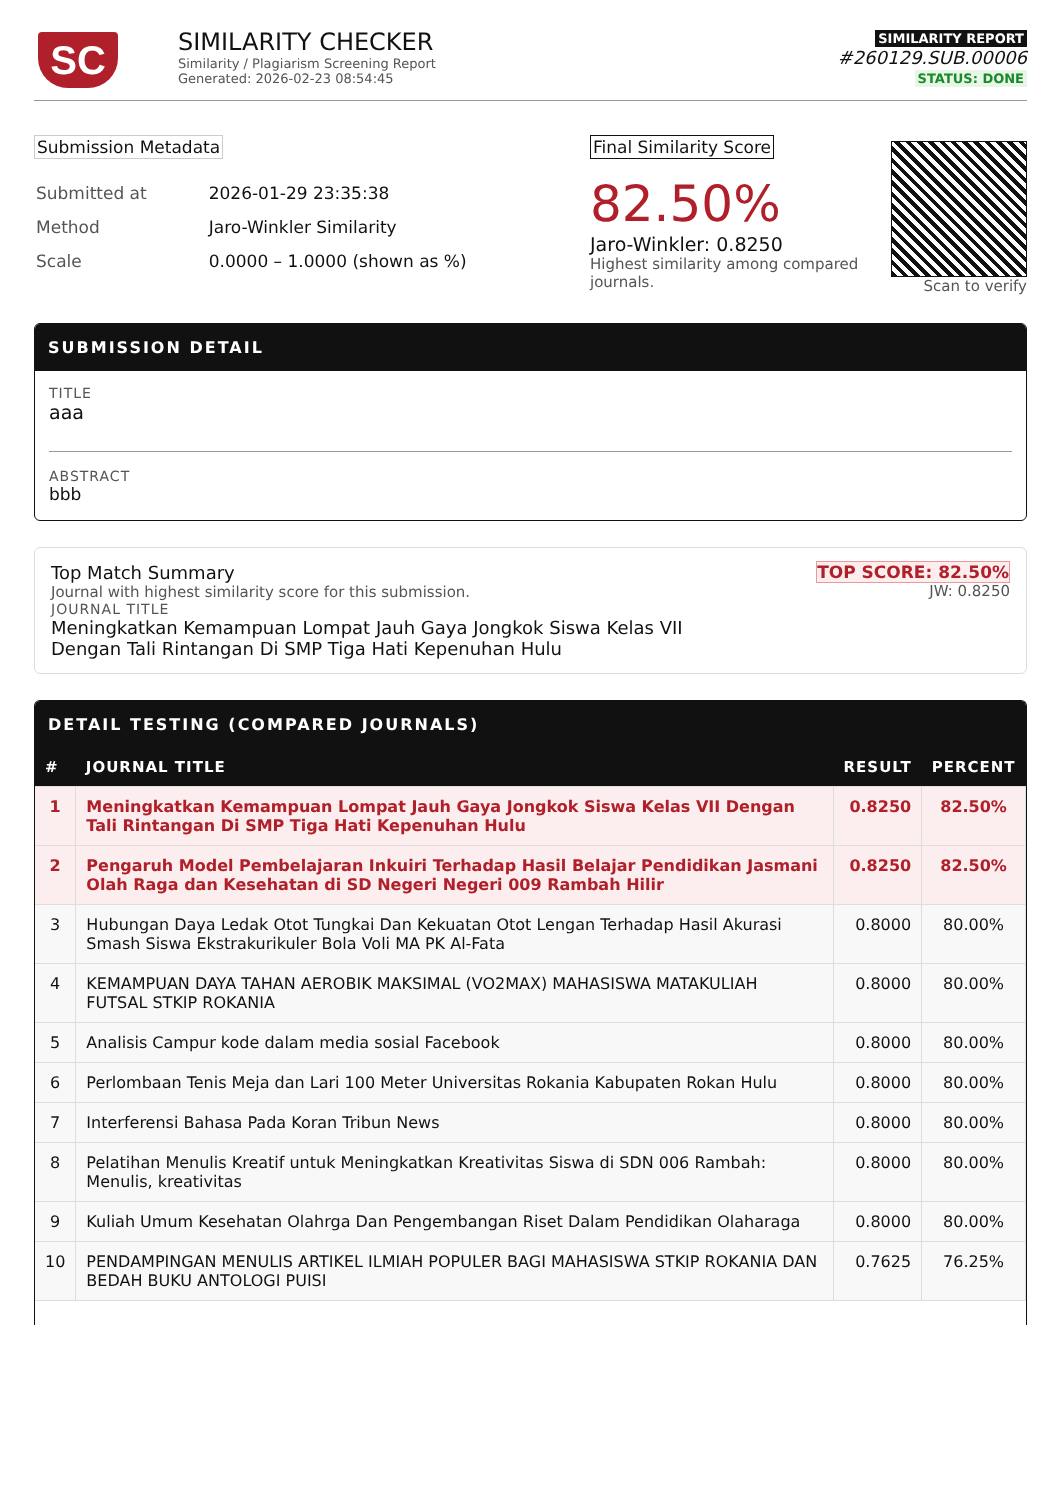SC
SIMILARITY CHECKER
Similarity / Plagiarism Screening Report
Generated: 2026-02-23 08:54:45
SIMILARITY REPORT
#260129.SUB.00006
STATUS: DONE
Submission Metadata
| Submitted at | 2026-01-29 23:35:38 |
| Method | Jaro-Winkler Similarity |
| Scale | 0.0000 – 1.0000 (shown as %) |
Final Similarity Score
82.50%
Jaro-Winkler: 0.8250
Highest similarity among compared journals.
Scan to verify
SUBMISSION DETAIL
TITLE
aaa
ABSTRACT
bbb
Top Match Summary
Journal with highest similarity score for this submission.
JOURNAL TITLE
Meningkatkan Kemampuan Lompat Jauh Gaya Jongkok Siswa Kelas VII Dengan Tali Rintangan Di SMP Tiga Hati Kepenuhan Hulu
TOP SCORE: 82.50%
JW: 0.8250
DETAIL TESTING (COMPARED JOURNALS)
| # | JOURNAL TITLE | RESULT | PERCENT |
| --- | --- | --- | --- |
| 1 | Meningkatkan Kemampuan Lompat Jauh Gaya Jongkok Siswa Kelas VII Dengan Tali Rintangan Di SMP Tiga Hati Kepenuhan Hulu | 0.8250 | 82.50% |
| 2 | Pengaruh Model Pembelajaran Inkuiri Terhadap Hasil Belajar Pendidikan Jasmani Olah Raga dan Kesehatan di SD Negeri Negeri 009 Rambah Hilir | 0.8250 | 82.50% |
| 3 | Hubungan Daya Ledak Otot Tungkai Dan Kekuatan Otot Lengan Terhadap Hasil Akurasi Smash Siswa Ekstrakurikuler Bola Voli MA PK Al-Fata | 0.8000 | 80.00% |
| 4 | KEMAMPUAN DAYA TAHAN AEROBIK MAKSIMAL (VO2MAX) MAHASISWA MATAKULIAH FUTSAL STKIP ROKANIA | 0.8000 | 80.00% |
| 5 | Analisis Campur kode dalam media sosial Facebook | 0.8000 | 80.00% |
| 6 | Perlombaan Tenis Meja dan Lari 100 Meter Universitas Rokania Kabupaten Rokan Hulu | 0.8000 | 80.00% |
| 7 | Interferensi Bahasa Pada Koran Tribun News | 0.8000 | 80.00% |
| 8 | Pelatihan Menulis Kreatif untuk Meningkatkan Kreativitas Siswa di SDN 006 Rambah: Menulis, kreativitas | 0.8000 | 80.00% |
| 9 | Kuliah Umum Kesehatan Olahrga Dan Pengembangan Riset Dalam Pendidikan Olaharaga | 0.8000 | 80.00% |
| 10 | PENDAMPINGAN MENULIS ARTIKEL ILMIAH POPULER BAGI MAHASISWA STKIP ROKANIA DAN BEDAH BUKU ANTOLOGI PUISI | 0.7625 | 76.25% |